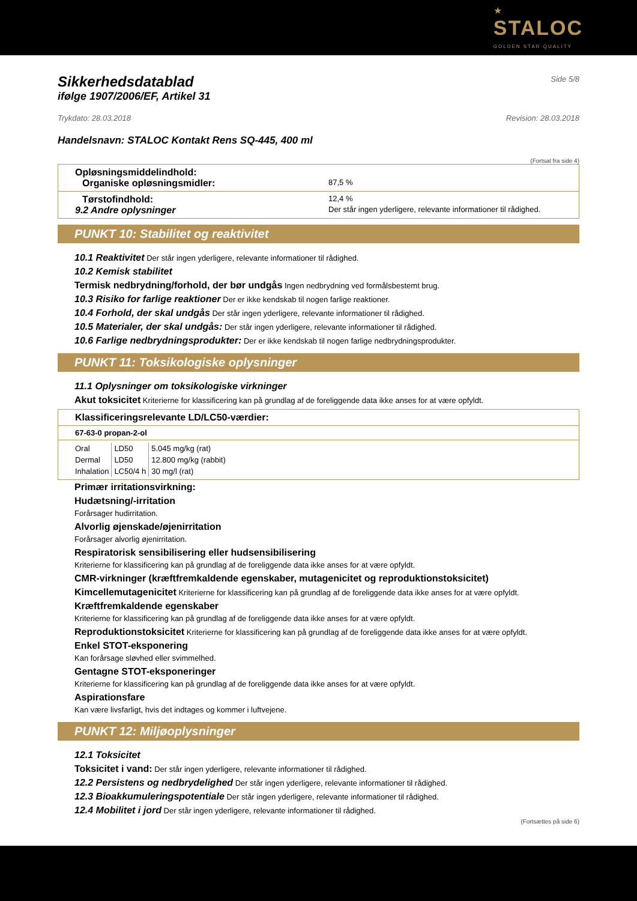★
STALOC
GOLDEN STAR QUALITY
Sikkerhedsdatablad
Side 5/8
ifølge 1907/2006/EF, Artikel 31
Trykdato: 28.03.2018 Revision: 28.03.2018
Handelsnavn: STALOC Kontakt Rens SQ-445, 400 ml
(Fortsat fra side 4)
Opløsningsmiddelindhold:
Organiske opløsningsmidler: 87,5 %
Tørstofindhold: 12,4 %
9.2 Andre oplysninger Der står ingen yderligere, relevante informationer til rådighed.
PUNKT 10: Stabilitet og reaktivitet
10.1 Reaktivitet Der står ingen yderligere, relevante informationer til rådighed.
10.2 Kemisk stabilitet
Termisk nedbrydning/forhold, der bør undgås Ingen nedbrydning ved formålsbestemt brug.
10.3 Risiko for farlige reaktioner Der er ikke kendskab til nogen farlige reaktioner.
10.4 Forhold, der skal undgås Der står ingen yderligere, relevante informationer til rådighed.
10.5 Materialer, der skal undgås: Der står ingen yderligere, relevante informationer til rådighed.
10.6 Farlige nedbrydningsprodukter: Der er ikke kendskab til nogen farlige nedbrydningsprodukter.
PUNKT 11: Toksikologiske oplysninger
11.1 Oplysninger om toksikologiske virkninger
Akut toksicitet Kriterierne for klassificering kan på grundlag af de foreliggende data ikke anses for at være opfyldt.
Klassificeringsrelevante LD/LC50-værdier:
67-63-0 propan-2-ol
| Oral | LD50 | 5.045 mg/kg (rat) |
| Dermal | LD50 | 12.800 mg/kg (rabbit) |
| Inhalation | LC50/4 h | 30 mg/l (rat) |
Primær irritationsvirkning:
Hudætsning/-irritation
Forårsager hudirritation.
Alvorlig øjenskade/øjenirritation
Forårsager alvorlig øjenirritation.
Respiratorisk sensibilisering eller hudsensibilisering
Kriterierne for klassificering kan på grundlag af de foreliggende data ikke anses for at være opfyldt.
CMR-virkninger (kræftfremkaldende egenskaber, mutagenicitet og reproduktionstoksicitet)
Kimcellemutagenicitet Kriterierne for klassificering kan på grundlag af de foreliggende data ikke anses for at være opfyldt.
Kræftfremkaldende egenskaber
Kriterierne for klassificering kan på grundlag af de foreliggende data ikke anses for at være opfyldt.
Reproduktionstoksicitet Kriterierne for klassificering kan på grundlag af de foreliggende data ikke anses for at være opfyldt.
Enkel STOT-eksponering
Kan forårsage sløvhed eller svimmelhed.
Gentagne STOT-eksponeringer
Kriterierne for klassificering kan på grundlag af de foreliggende data ikke anses for at være opfyldt.
Aspirationsfare
Kan være livsfarligt, hvis det indtages og kommer i luftvejene.
PUNKT 12: Miljøoplysninger
12.1 Toksicitet
Toksicitet i vand: Der står ingen yderligere, relevante informationer til rådighed.
12.2 Persistens og nedbrydelighed Der står ingen yderligere, relevante informationer til rådighed.
12.3 Bioakkumuleringspotentiale Der står ingen yderligere, relevante informationer til rådighed.
12.4 Mobilitet i jord Der står ingen yderligere, relevante informationer til rådighed.
(Fortsættes på side 6)